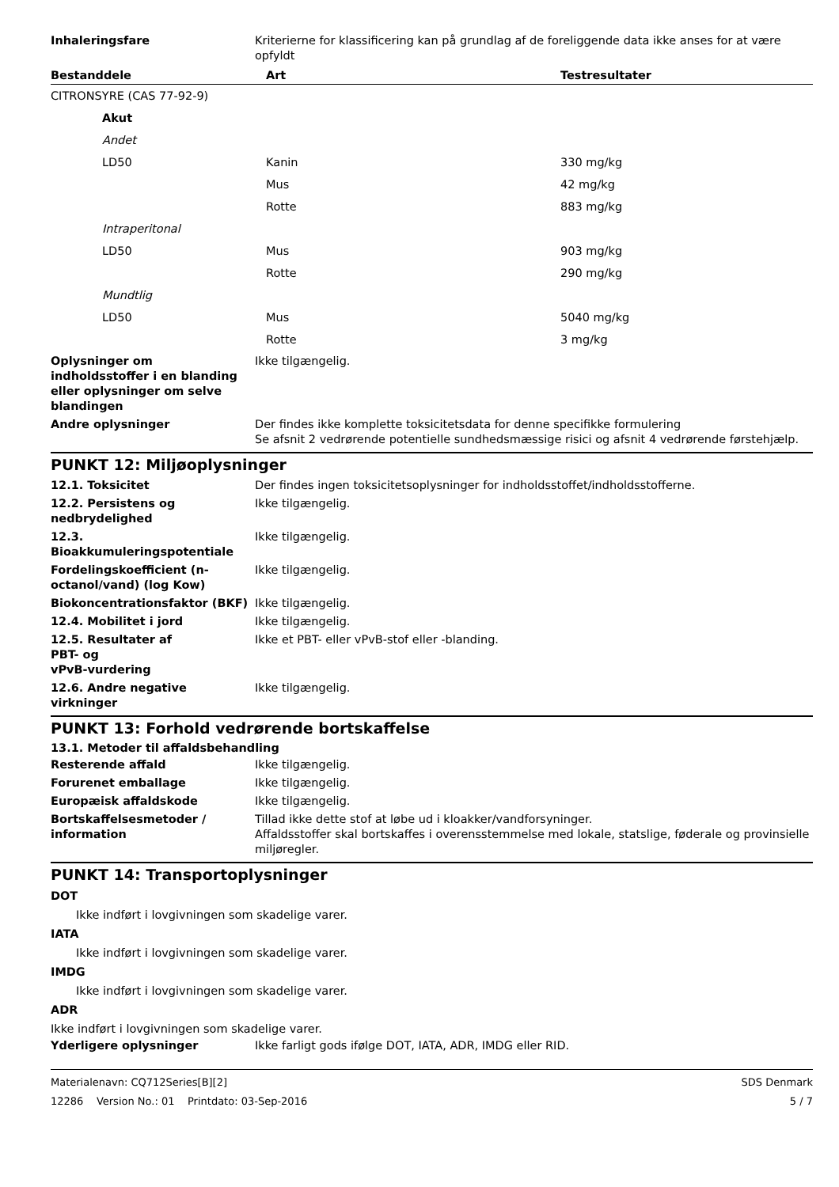Inhaleringsfare Kriterierne for klassificering kan på grundlag af de foreliggende data ikke anses for at være opfyldt
| Bestanddele | Art | Testresultater |
| --- | --- | --- |
| CITRONSYRE (CAS 77-92-9) | | |
| Akut | | |
| Andet | | |
| LD50 | Kanin | 330 mg/kg |
| | Mus | 42 mg/kg |
| | Rotte | 883 mg/kg |
| Intraperitonal | | |
| LD50 | Mus | 903 mg/kg |
| | Rotte | 290 mg/kg |
| Mundtlig | | |
| LD50 | Mus | 5040 mg/kg |
| | Rotte | 3 mg/kg |
Oplysninger om indholdsstoffer i en blanding eller oplysninger om selve blandingen
Ikke tilgængelig.
Andre oplysninger Der findes ikke komplette toksicitetsdata for denne specifikke formulering
Se afsnit 2 vedrørende potentielle sundhedsmæssige risici og afsnit 4 vedrørende førstehjælp.
PUNKT 12: Miljøoplysninger
12.1. Toksicitet Der findes ingen toksicitetsoplysninger for indholdsstoffet/indholdsstofferne.
12.2. Persistens og nedbrydelighed
Ikke tilgængelig.
12.3. Bioakkumuleringspotentiale
Ikke tilgængelig.
Fordelingskoefficient (n-octanol/vand) (log Kow)
Ikke tilgængelig.
Biokoncentrationsfaktor (BKF) Ikke tilgængelig.
12.4. Mobilitet i jord Ikke tilgængelig.
12.5. Resultater af
PBT- og
vPvB-vurdering
Ikke et PBT- eller vPvB-stof eller -blanding.
12.6. Andre negative virkninger
Ikke tilgængelig.
PUNKT 13: Forhold vedrørende bortskaffelse
13.1. Metoder til affaldsbehandling
Resterende affald Ikke tilgængelig.
Forurenet emballage Ikke tilgængelig.
Europæisk affaldskode Ikke tilgængelig.
Bortskaffelsesmetoder / information
Tillad ikke dette stof at løbe ud i kloakker/vandforsyninger.
Affaldsstoffer skal bortskaffes i overensstemmelse med lokale, statslige, føderale og provinsielle miljøregler.
PUNKT 14: Transportoplysninger
DOT
Ikke indført i lovgivningen som skadelige varer.
IATA
Ikke indført i lovgivningen som skadelige varer.
IMDG
Ikke indført i lovgivningen som skadelige varer.
ADR
Ikke indført i lovgivningen som skadelige varer.
Yderligere oplysninger Ikke farligt gods ifølge DOT, IATA, ADR, IMDG eller RID.
Materialenavn: CQ712Series[B][2] SDS Denmark
12286 Version No.: 01 Printdato: 03-Sep-2016 5 / 7